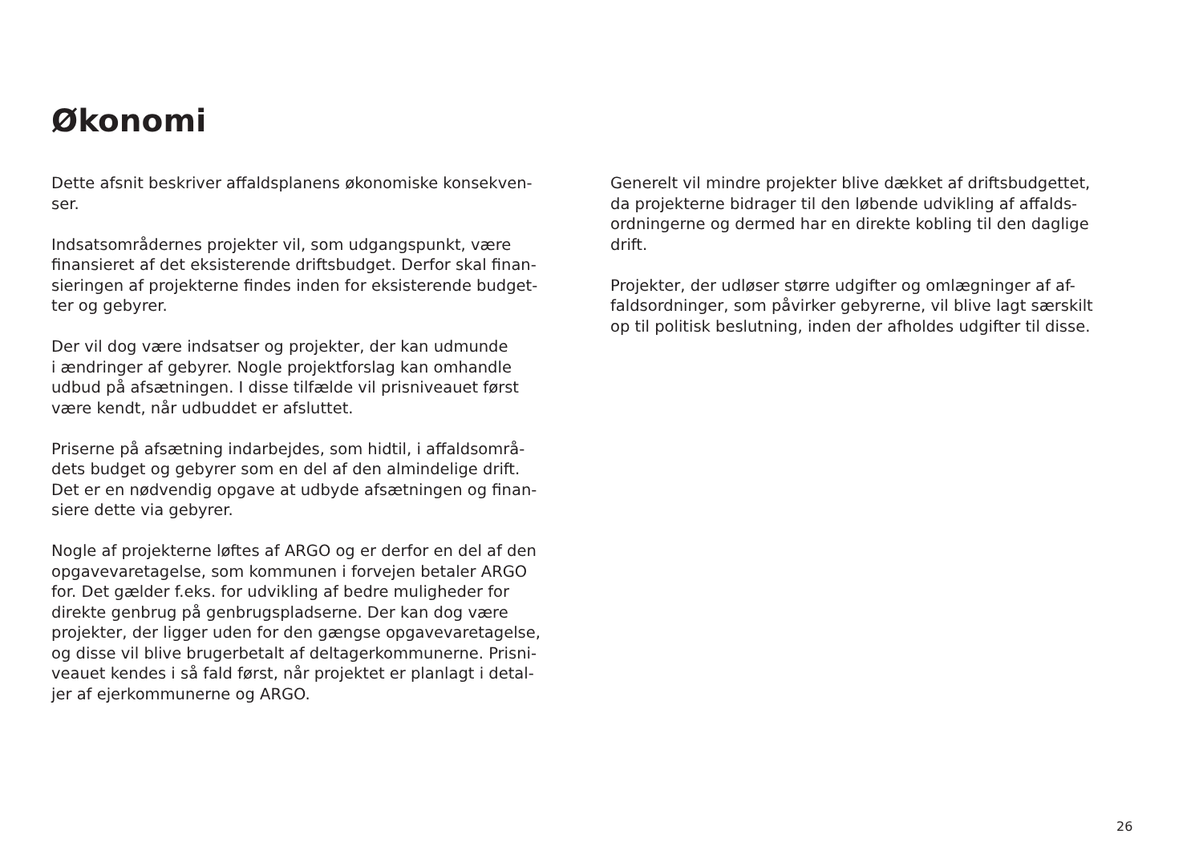Økonomi
Dette afsnit beskriver affaldsplanens økonomiske konsekven-
ser.
Indsatsområdernes projekter vil, som udgangspunkt, være
finansieret af det eksisterende driftsbudget. Derfor skal finan-
sieringen af projekterne findes inden for eksisterende budget-
ter og gebyrer.
Der vil dog være indsatser og projekter, der kan udmunde
i ændringer af gebyrer. Nogle projektforslag kan omhandle
udbud på afsætningen. I disse tilfælde vil prisniveauet først
være kendt, når udbuddet er afsluttet.
Priserne på afsætning indarbejdes, som hidtil, i affaldsområ-
dets budget og gebyrer som en del af den almindelige drift.
Det er en nødvendig opgave at udbyde afsætningen og finan-
siere dette via gebyrer.
Nogle af projekterne løftes af ARGO og er derfor en del af den
opgavevaretagelse, som kommunen i forvejen betaler ARGO
for. Det gælder f.eks. for udvikling af bedre muligheder for
direkte genbrug på genbrugspladserne. Der kan dog være
projekter, der ligger uden for den gængse opgavevaretagelse,
og disse vil blive brugerbetalt af deltagerkommunerne. Prisni-
veauet kendes i så fald først, når projektet er planlagt i detal-
jer af ejerkommunerne og ARGO.
Generelt vil mindre projekter blive dækket af driftsbudgettet,
da projekterne bidrager til den løbende udvikling af affalds-
ordningerne og dermed har en direkte kobling til den daglige
drift.
Projekter, der udløser større udgifter og omlægninger af af-
faldsordninger, som påvirker gebyrerne, vil blive lagt særskilt
op til politisk beslutning, inden der afholdes udgifter til disse.
26